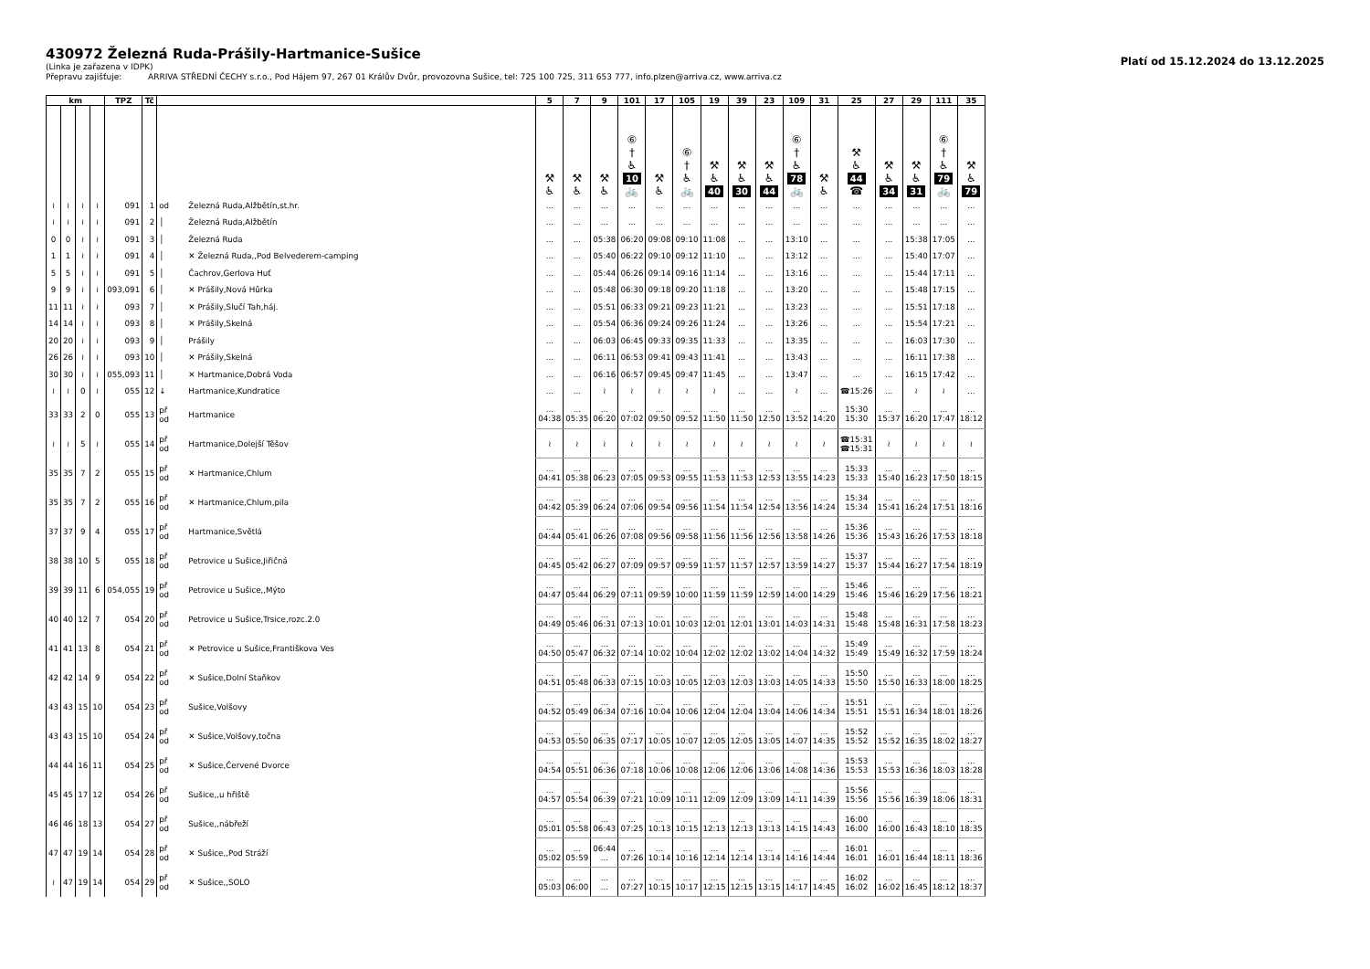430972 Železná Ruda-Prášily-Hartmanice-Sušice
(Linka je zařazena v IDPK)
Přepravu zajišťuje: ARRIVA STŘEDNÍ ČECHY s.r.o., Pod Hájem 97, 267 01 Králův Dvůr, provozovna Sušice, tel: 725 100 725, 311 653 777, info.plzen@arriva.cz, www.arriva.cz
Platí od 15.12.2024 do 13.12.2025
| km | | | | TPZ | Tč | | | 5 | 7 | 9 | 101 | 17 | 105 | 19 | 39 | 23 | 109 | 31 | 25 | 27 | 29 | 111 | 35 |
| --- | --- | --- | --- | --- | --- | --- | --- | --- | --- | --- | --- | --- | --- | --- | --- | --- | --- | --- | --- | --- | --- | --- | --- |
| | | | | | | | | ⚒ ♿ | ⚒ ♿ | ⚒ ♿ | ⑥ † ♿ 10 🚲 | ⚒ ♿ | ⑥ † ♿ 🚲 | ⚒ ♿ 40 | ⚒ ♿ 30 | ⚒ ♿ 44 | ⑥ † ♿ 78 🚲 | ⚒ ♿ | ⚒ ♿ 44 ☎ | ⚒ ♿ 34 | ⚒ ♿ 31 | ⑥ † ♿ 79 🚲 | ⚒ ♿ 79 |
| ≀ | ≀ | ≀ | ≀ | 091 | 1 | od | Železná Ruda,Alžbětín,st.hr. | ... | ... | ... | ... | ... | ... | ... | ... | ... | ... | ... | ... | ... | ... | ... | ... |
| ≀ | ≀ | ≀ | ≀ | 091 | 2 | │ | Železná Ruda,Alžbětín | ... | ... | ... | ... | ... | ... | ... | ... | ... | ... | ... | ... | ... | ... | ... | ... |
| 0 | 0 | ≀ | ≀ | 091 | 3 | │ | Železná Ruda | ... | ... | 05:38 | 06:20 | 09:08 | 09:10 | 11:08 | ... | ... | 13:10 | ... | ... | ... | 15:38 | 17:05 | ... |
| 1 | 1 | ≀ | ≀ | 091 | 4 | │ | ✕ Železná Ruda,,Pod Belvederem-camping | ... | ... | 05:40 | 06:22 | 09:10 | 09:12 | 11:10 | ... | ... | 13:12 | ... | ... | ... | 15:40 | 17:07 | ... |
| 5 | 5 | ≀ | ≀ | 091 | 5 | │ | Čachrov,Gerlova Huť | ... | ... | 05:44 | 06:26 | 09:14 | 09:16 | 11:14 | ... | ... | 13:16 | ... | ... | ... | 15:44 | 17:11 | ... |
| 9 | 9 | ≀ | ≀ | 093,091 | 6 | │ | ✕ Prášily,Nová Hůrka | ... | ... | 05:48 | 06:30 | 09:18 | 09:20 | 11:18 | ... | ... | 13:20 | ... | ... | ... | 15:48 | 17:15 | ... |
| 11 | 11 | ≀ | ≀ | 093 | 7 | │ | ✕ Prášily,Slučí Tah,háj. | ... | ... | 05:51 | 06:33 | 09:21 | 09:23 | 11:21 | ... | ... | 13:23 | ... | ... | ... | 15:51 | 17:18 | ... |
| 14 | 14 | ≀ | ≀ | 093 | 8 | │ | ✕ Prášily,Skelná | ... | ... | 05:54 | 06:36 | 09:24 | 09:26 | 11:24 | ... | ... | 13:26 | ... | ... | ... | 15:54 | 17:21 | ... |
| 20 | 20 | ≀ | ≀ | 093 | 9 | │ | Prášily | ... | ... | 06:03 | 06:45 | 09:33 | 09:35 | 11:33 | ... | ... | 13:35 | ... | ... | ... | 16:03 | 17:30 | ... |
| 26 | 26 | ≀ | ≀ | 093 | 10 | │ | ✕ Prášily,Skelná | ... | ... | 06:11 | 06:53 | 09:41 | 09:43 | 11:41 | ... | ... | 13:43 | ... | ... | ... | 16:11 | 17:38 | ... |
| 30 | 30 | ≀ | ≀ | 055,093 | 11 | │ | ✕ Hartmanice,Dobrá Voda | ... | ... | 06:16 | 06:57 | 09:45 | 09:47 | 11:45 | ... | ... | 13:47 | ... | ... | ... | 16:15 | 17:42 | ... |
| ≀ | ≀ | 0 | ≀ | 055 | 12 | ↓ | Hartmanice,Kundratice | ... | ... | ≀ | ≀ | ≀ | ≀ | ≀ | ... | ... | ≀ | ... | ☎15:26 | ... | ≀ | ≀ | ... |
| 33 | 33 | 2 | 0 | 055 | 13 | př od | Hartmanice | ... 04:38 | ... 05:35 | ... 06:20 | ... 07:02 | ... 09:50 | ... 09:52 | ... 11:50 | ... 11:50 | ... 12:50 | ... 13:52 | ... 14:20 | 15:30 15:30 | ... 15:37 | ... 16:20 | ... 17:47 | ... 18:12 |
| ≀ | ≀ | 5 | ≀ | 055 | 14 | př od | Hartmanice,Dolejší Těšov | ≀ | ≀ | ≀ | ≀ | ≀ | ≀ | ≀ | ≀ | ≀ | ≀ | ≀ | ☎15:31 ☎15:31 | ≀ | ≀ | ≀ | ≀ |
| 35 | 35 | 7 | 2 | 055 | 15 | př od | ✕ Hartmanice,Chlum | ... 04:41 | ... 05:38 | ... 06:23 | ... 07:05 | ... 09:53 | ... 09:55 | ... 11:53 | ... 11:53 | ... 12:53 | ... 13:55 | ... 14:23 | 15:33 15:33 | ... 15:40 | ... 16:23 | ... 17:50 | ... 18:15 |
| 35 | 35 | 7 | 2 | 055 | 16 | př od | ✕ Hartmanice,Chlum,pila | ... 04:42 | ... 05:39 | ... 06:24 | ... 07:06 | ... 09:54 | ... 09:56 | ... 11:54 | ... 11:54 | ... 12:54 | ... 13:56 | ... 14:24 | 15:34 15:34 | ... 15:41 | ... 16:24 | ... 17:51 | ... 18:16 |
| 37 | 37 | 9 | 4 | 055 | 17 | př od | Hartmanice,Světlá | ... 04:44 | ... 05:41 | ... 06:26 | ... 07:08 | ... 09:56 | ... 09:58 | ... 11:56 | ... 11:56 | ... 12:56 | ... 13:58 | ... 14:26 | 15:36 15:36 | ... 15:43 | ... 16:26 | ... 17:53 | ... 18:18 |
| 38 | 38 | 10 | 5 | 055 | 18 | př od | Petrovice u Sušice,Jiřičná | ... 04:45 | ... 05:42 | ... 06:27 | ... 07:09 | ... 09:57 | ... 09:59 | ... 11:57 | ... 11:57 | ... 12:57 | ... 13:59 | ... 14:27 | 15:37 15:37 | ... 15:44 | ... 16:27 | ... 17:54 | ... 18:19 |
| 39 | 39 | 11 | 6 | 054,055 | 19 | př od | Petrovice u Sušice,,Mýto | ... 04:47 | ... 05:44 | ... 06:29 | ... 07:11 | ... 09:59 | ... 10:00 | ... 11:59 | ... 11:59 | ... 12:59 | ... 14:00 | ... 14:29 | 15:46 15:46 | ... 15:46 | ... 16:29 | ... 17:56 | ... 18:21 |
| 40 | 40 | 12 | 7 | 054 | 20 | př od | Petrovice u Sušice,Trsice,rozc.2.0 | ... 04:49 | ... 05:46 | ... 06:31 | ... 07:13 | ... 10:01 | ... 10:03 | ... 12:01 | ... 12:01 | ... 13:01 | ... 14:03 | ... 14:31 | 15:48 15:48 | ... 15:48 | ... 16:31 | ... 17:58 | ... 18:23 |
| 41 | 41 | 13 | 8 | 054 | 21 | př od | ✕ Petrovice u Sušice,Františkova Ves | ... 04:50 | ... 05:47 | ... 06:32 | ... 07:14 | ... 10:02 | ... 10:04 | ... 12:02 | ... 12:02 | ... 13:02 | ... 14:04 | ... 14:32 | 15:49 15:49 | ... 15:49 | ... 16:32 | ... 17:59 | ... 18:24 |
| 42 | 42 | 14 | 9 | 054 | 22 | př od | ✕ Sušice,Dolní Staňkov | ... 04:51 | ... 05:48 | ... 06:33 | ... 07:15 | ... 10:03 | ... 10:05 | ... 12:03 | ... 12:03 | ... 13:03 | ... 14:05 | ... 14:33 | 15:50 15:50 | ... 15:50 | ... 16:33 | ... 18:00 | ... 18:25 |
| 43 | 43 | 15 | 10 | 054 | 23 | př od | Sušice,Volšovy | ... 04:52 | ... 05:49 | ... 06:34 | ... 07:16 | ... 10:04 | ... 10:06 | ... 12:04 | ... 12:04 | ... 13:04 | ... 14:06 | ... 14:34 | 15:51 15:51 | ... 15:51 | ... 16:34 | ... 18:01 | ... 18:26 |
| 43 | 43 | 15 | 10 | 054 | 24 | př od | ✕ Sušice,Volšovy,točna | ... 04:53 | ... 05:50 | ... 06:35 | ... 07:17 | ... 10:05 | ... 10:07 | ... 12:05 | ... 12:05 | ... 13:05 | ... 14:07 | ... 14:35 | 15:52 15:52 | ... 15:52 | ... 16:35 | ... 18:02 | ... 18:27 |
| 44 | 44 | 16 | 11 | 054 | 25 | př od | ✕ Sušice,Červené Dvorce | ... 04:54 | ... 05:51 | ... 06:36 | ... 07:18 | ... 10:06 | ... 10:08 | ... 12:06 | ... 12:06 | ... 13:06 | ... 14:08 | ... 14:36 | 15:53 15:53 | ... 15:53 | ... 16:36 | ... 18:03 | ... 18:28 |
| 45 | 45 | 17 | 12 | 054 | 26 | př od | Sušice,,u hřiště | ... 04:57 | ... 05:54 | ... 06:39 | ... 07:21 | ... 10:09 | ... 10:11 | ... 12:09 | ... 12:09 | ... 13:09 | ... 14:11 | ... 14:39 | 15:56 15:56 | ... 15:56 | ... 16:39 | ... 18:06 | ... 18:31 |
| 46 | 46 | 18 | 13 | 054 | 27 | př od | Sušice,,nábřeží | ... 05:01 | ... 05:58 | ... 06:43 | ... 07:25 | ... 10:13 | ... 10:15 | ... 12:13 | ... 12:13 | ... 13:13 | ... 14:15 | ... 14:43 | 16:00 16:00 | ... 16:00 | ... 16:43 | ... 18:10 | ... 18:35 |
| 47 | 47 | 19 | 14 | 054 | 28 | př od | ✕ Sušice,,Pod Stráží | ... 05:02 | ... 05:59 | 06:44 ... | ... 07:26 | ... 10:14 | ... 10:16 | ... 12:14 | ... 12:14 | ... 13:14 | ... 14:16 | ... 14:44 | 16:01 16:01 | ... 16:01 | ... 16:44 | ... 18:11 | ... 18:36 |
| ≀ | 47 | 19 | 14 | 054 | 29 | př od | ✕ Sušice,,SOLO | ... 05:03 | ... 06:00 | ... ... | ... 07:27 | ... 10:15 | ... 10:17 | ... 12:15 | ... 12:15 | ... 13:15 | ... 14:17 | ... 14:45 | 16:02 16:02 | ... 16:02 | ... 16:45 | ... 18:12 | ... 18:37 |